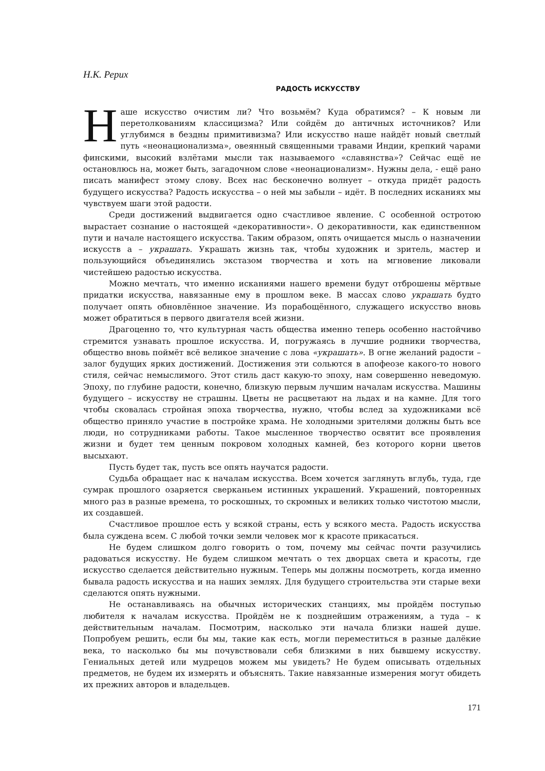Н.К. Рерих
РАДОСТЬ ИСКУССТВУ
Наше искусство очистим ли? Что возьмём? Куда обратимся? – К новым ли перетолкованиям классицизма? Или сойдём до античных источников? Или углубимся в бездны примитивизма? Или искусство наше найдёт новый светлый путь «неонационализма», овеянный священными травами Индии, крепкий чарами финскими, высокий взлётами мысли так называемого «славянства»? Сейчас ещё не остановлюсь на, может быть, загадочном слове «неонационализм». Нужны дела, - ещё рано писать манифест этому слову. Всех нас бесконечно волнует – откуда придёт радость будущего искусства? Радость искусства – о ней мы забыли – идёт. В последних исканиях мы чувствуем шаги этой радости.
Среди достижений выдвигается одно счастливое явление. С особенной остротою вырастает сознание о настоящей «декоративности». О декоративности, как единственном пути и начале настоящего искусства. Таким образом, опять очищается мысль о назначении искусств а – украшать. Украшать жизнь так, чтобы художник и зритель, мастер и пользующийся объединялись экстазом творчества и хоть на мгновение ликовали чистейшею радостью искусства.
Можно мечтать, что именно исканиями нашего времени будут отброшены мёртвые придатки искусства, навязанные ему в прошлом веке. В массах слово украшать будто получает опять обновлённое значение. Из порабощённого, служащего искусство вновь может обратиться в первого двигателя всей жизни.
Драгоценно то, что культурная часть общества именно теперь особенно настойчиво стремится узнавать прошлое искусства. И, погружаясь в лучшие родники творчества, общество вновь поймёт всё великое значение с лова «украшать». В огне желаний радости – залог будущих ярких достижений. Достижения эти сольются в апофеозе какого-то нового стиля, сейчас немыслимого. Этот стиль даст какую-то эпоху, нам совершенно неведомую. Эпоху, по глубине радости, конечно, близкую первым лучшим началам искусства. Машины будущего – искусству не страшны. Цветы не расцветают на льдах и на камне. Для того чтобы сковалась стройная эпоха творчества, нужно, чтобы вслед за художниками всё общество приняло участие в постройке храма. Не холодными зрителями должны быть все люди, но сотрудниками работы. Такое мысленное творчество освятит все проявления жизни и будет тем ценным покровом холодных камней, без которого корни цветов высыхают.
Пусть будет так, пусть все опять научатся радости.
Судьба обращает нас к началам искусства. Всем хочется заглянуть вглубь, туда, где сумрак прошлого озаряется сверканьем истинных украшений. Украшений, повторенных много раз в разные времена, то роскошных, то скромных и великих только чистотою мысли, их создавшей.
Счастливое прошлое есть у всякой страны, есть у всякого места. Радость искусства была суждена всем. С любой точки земли человек мог к красоте прикасаться.
Не будем слишком долго говорить о том, почему мы сейчас почти разучились радоваться искусству. Не будем слишком мечтать о тех дворцах света и красоты, где искусство сделается действительно нужным. Теперь мы должны посмотреть, когда именно бывала радость искусства и на наших землях. Для будущего строительства эти старые вехи сделаются опять нужными.
Не останавливаясь на обычных исторических станциях, мы пройдём поступью любителя к началам искусства. Пройдём не к позднейшим отражениям, а туда – к действительным началам. Посмотрим, насколько эти начала близки нашей душе. Попробуем решить, если бы мы, такие как есть, могли переместиться в разные далёкие века, то насколько бы мы почувствовали себя близкими в них бывшему искусству. Гениальных детей или мудрецов можем мы увидеть? Не будем описывать отдельных предметов, не будем их измерять и объяснять. Такие навязанные измерения могут обидеть их прежних авторов и владельцев.
171